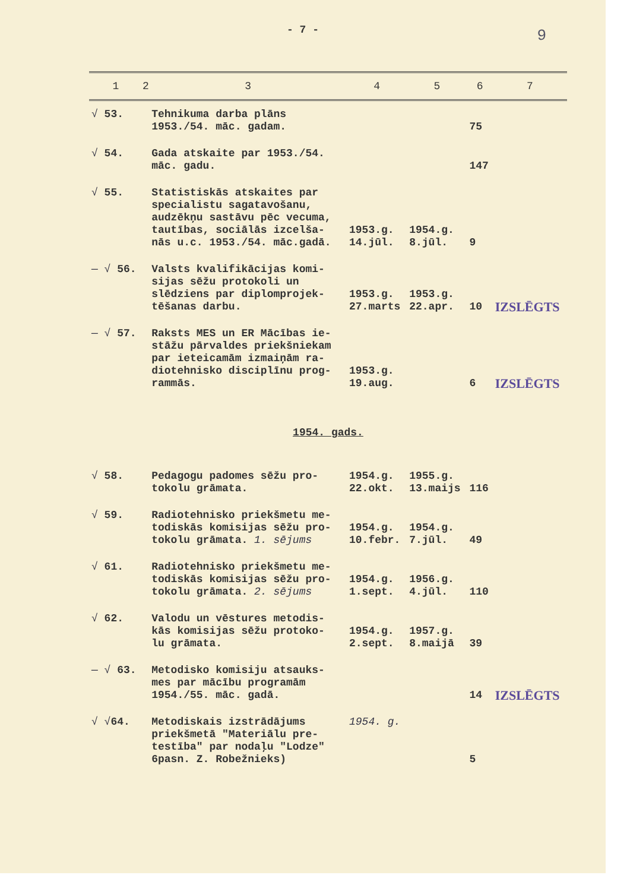9
- 7 -
| 1 | 2 | 3 | 4 | 5 | 6 | 7 |
| --- | --- | --- | --- | --- | --- | --- |
| √ 53. | | Tehnikuma darba plāns 1953./54. māc. gadam. | | | 75 | |
| √ 54. | | Gada atskaite par 1953./54. māc. gadu. | | | 147 | |
| √ 55. | | Statistiskās atskaites par specialistu sagatavošanu, audzēkņu sastāvu pēc vecuma, tautības, sociālās izcelša- nās u.c. 1953./54. māc.gadā. | 1953.g. 14.jūl. | 1954.g. 8.jūl. | 9 | |
| — √ 56. | | Valsts kvalifikācijas komi- sijas sēžu protokoli un slēdziens par diplomprojek- tēšanas darbu. | 1953.g. 27.marts | 1953.g. 22.apr. | 10 | IZSLĒGTS |
| — √ 57. | | Raksts MES un ER Mācības ie- stāžu pārvaldes priekšniekam par ieteicamām izmaiņām ra- diotehnisko disciplīnu prog- rammās. | 1953.g. 19.aug. | | 6 | IZSLĒGTS |
| 1954. gads. | | | | | | |
| √ 58. | | Pedagogu padomes sēžu pro- tokolu grāmata. | 1954.g. 22.okt. | 1955.g. 13.maijs | 116 | |
| √ 59. | | Radiotehnisko priekšmetu me- todiskās komisijas sēžu pro- tokolu grāmata. 1. sējums | 1954.g. 10.febr. | 1954.g. 7.jūl. | 49 | |
| √ 61. | | Radiotehnisko priekšmetu me- todiskās komisijas sēžu pro- tokolu grāmata. 2. sējums | 1954.g. 1.sept. | 1956.g. 4.jūl. | 110 | |
| √ 62. | | Valodu un vēstures metodis- kās komisijas sēžu protoko- lu grāmata. | 1954.g. 2.sept. | 1957.g. 8.maijā | 39 | |
| — √ 63. | | Metodisko komisiju atsauks- mes par mācību programām 1954./55. māc. gadā. | | | 14 | IZSLĒGTS |
| √ √ 64. | | Metodiskais izstrādājums priekšmetā "Materiālu pre- testība" par nodaļu "Lodze" 6pasn. Z. Robežnieks) | 1954. g. | | 5 | |